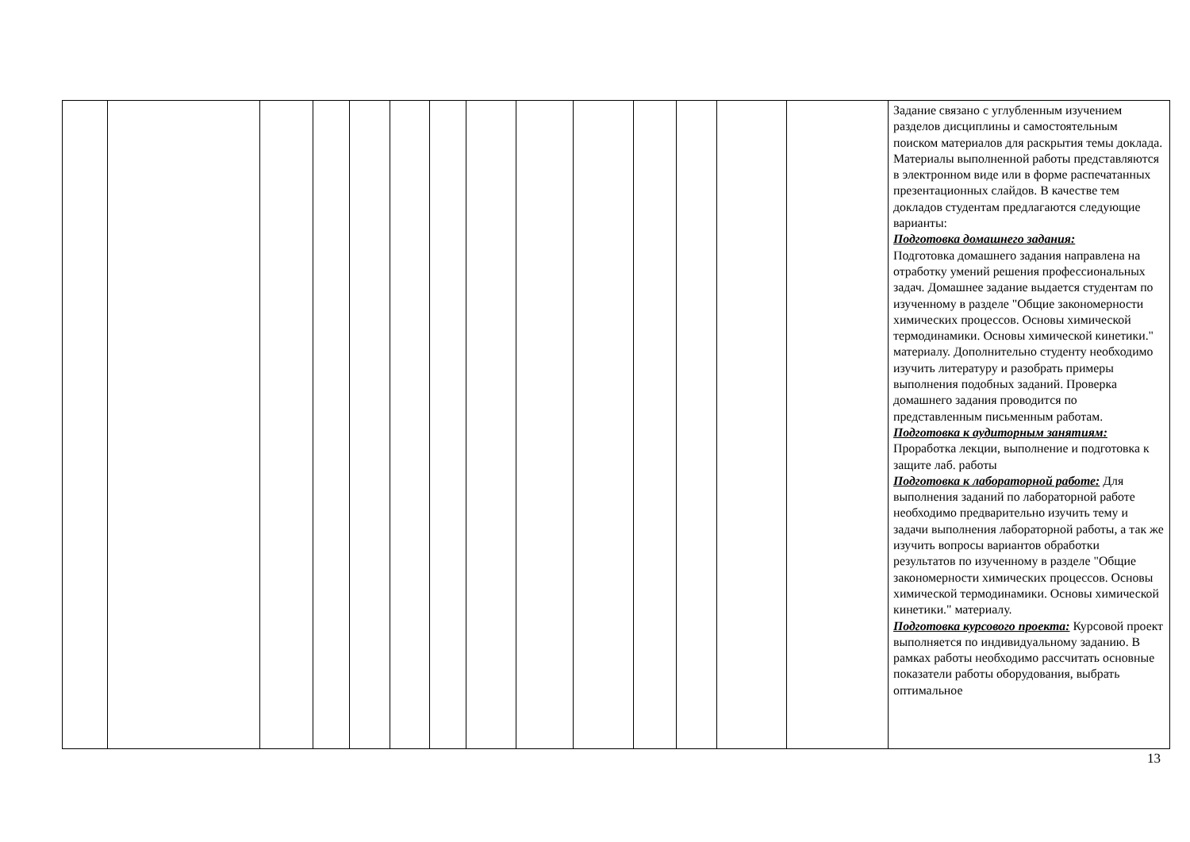| | | | | | | | | | | | | | | Задание связано с углубленным изучением разделов дисциплины и самостоятельным поиском материалов для раскрытия темы доклада. Материалы выполненной работы представляются в электронном виде или в форме распечатанных презентационных слайдов. В качестве тем докладов студентам предлагаются следующие варианты: Подготовка домашнего задания: Подготовка домашнего задания направлена на отработку умений решения профессиональных задач. Домашнее задание выдается студентам по изученному в разделе "Общие закономерности химических процессов. Основы химической термодинамики. Основы химической кинетики." материалу. Дополнительно студенту необходимо изучить литературу и разобрать примеры выполнения подобных заданий. Проверка домашнего задания проводится по представленным письменным работам. Подготовка к аудиторным занятиям: Проработка лекции, выполнение и подготовка к защите лаб. работы Подготовка к лабораторной работе: Для выполнения заданий по лабораторной работе необходимо предварительно изучить тему и задачи выполнения лабораторной работы, а так же изучить вопросы вариантов обработки результатов по изученному в разделе "Общие закономерности химических процессов. Основы химической термодинамики. Основы химической кинетики." материалу. Подготовка курсового проекта: Курсовой проект выполняется по индивидуальному заданию. В рамках работы необходимо рассчитать основные показатели работы оборудования, выбрать оптимальное |
13